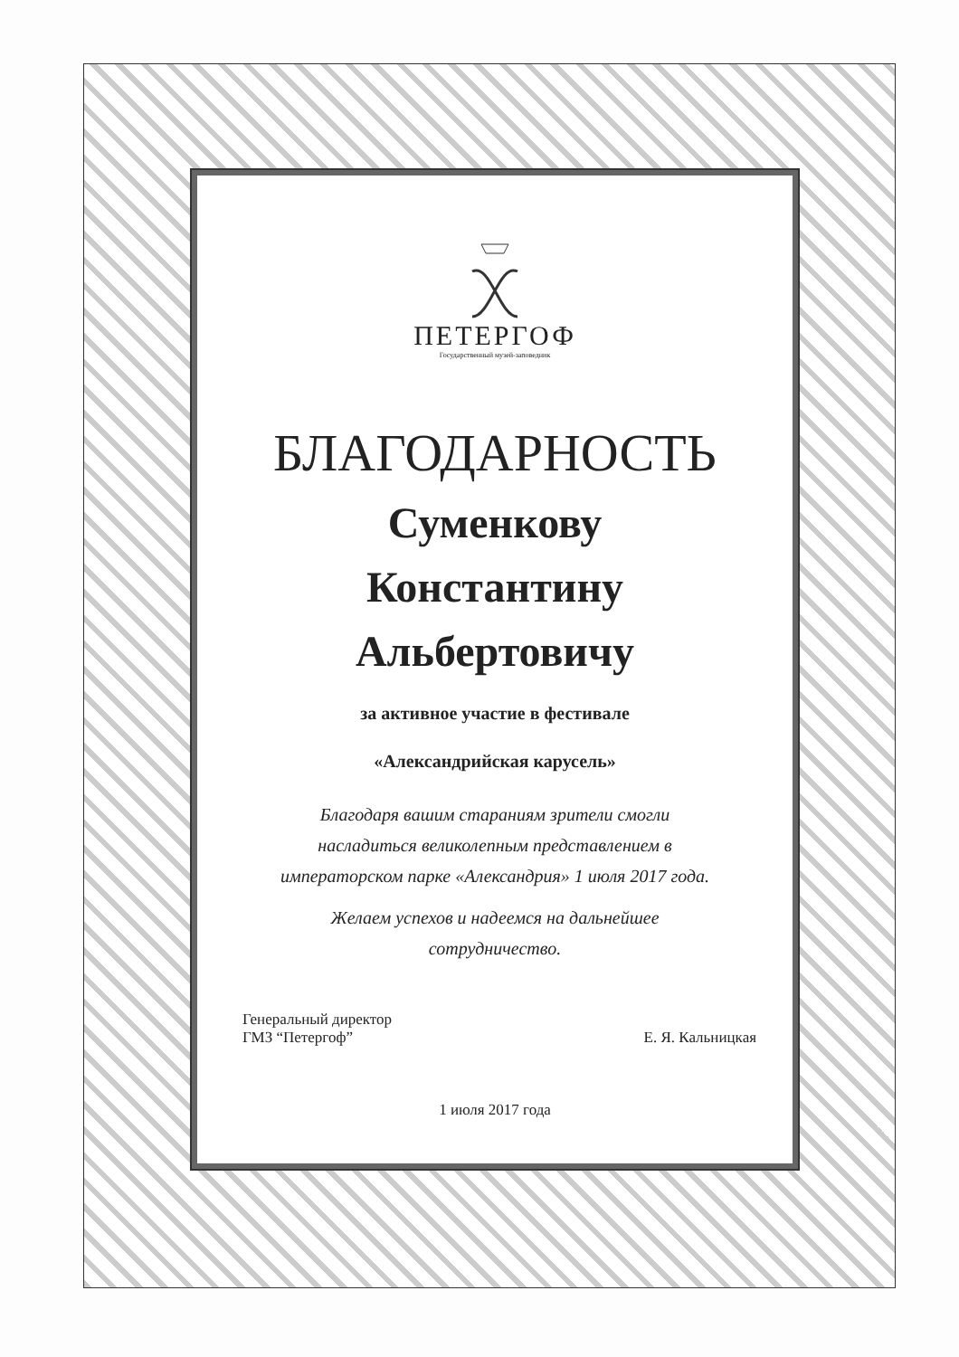ПЕТЕРГОФ
Государственный музей-заповедник
БЛАГОДАРНОСТЬ
Суменкову
Константину
Альбертовичу
за активное участие в фестивале
«Александрийская карусель»
Благодаря вашим стараниям зрители смогли
насладиться великолепным представлением в
императорском парке «Александрия» 1 июля 2017 года.
Желаем успехов и надеемся на дальнейшее
сотрудничество.
Генеральный директор
ГМЗ “Петергоф”
Е. Я. Кальницкая
1 июля 2017 года